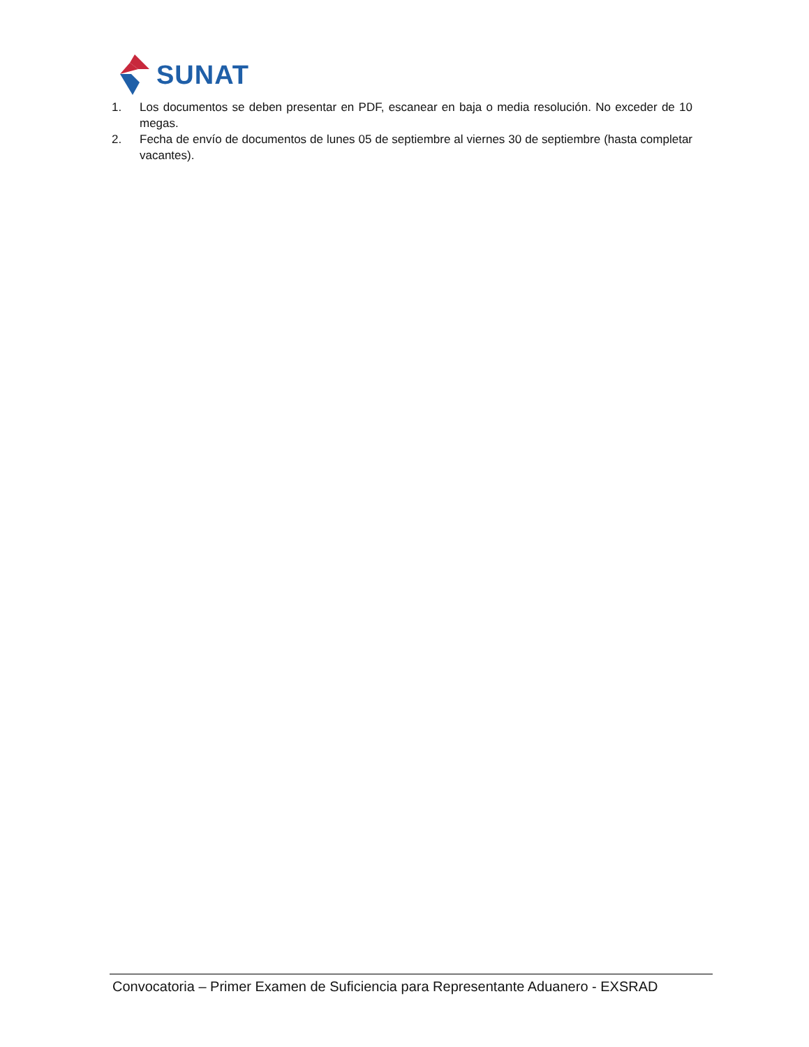SUNAT
1. Los documentos se deben presentar en PDF, escanear en baja o media resolución. No exceder de 10 megas.
2. Fecha de envío de documentos de lunes 05 de septiembre al viernes 30 de septiembre (hasta completar vacantes).
Convocatoria – Primer Examen de Suficiencia para Representante Aduanero - EXSRAD